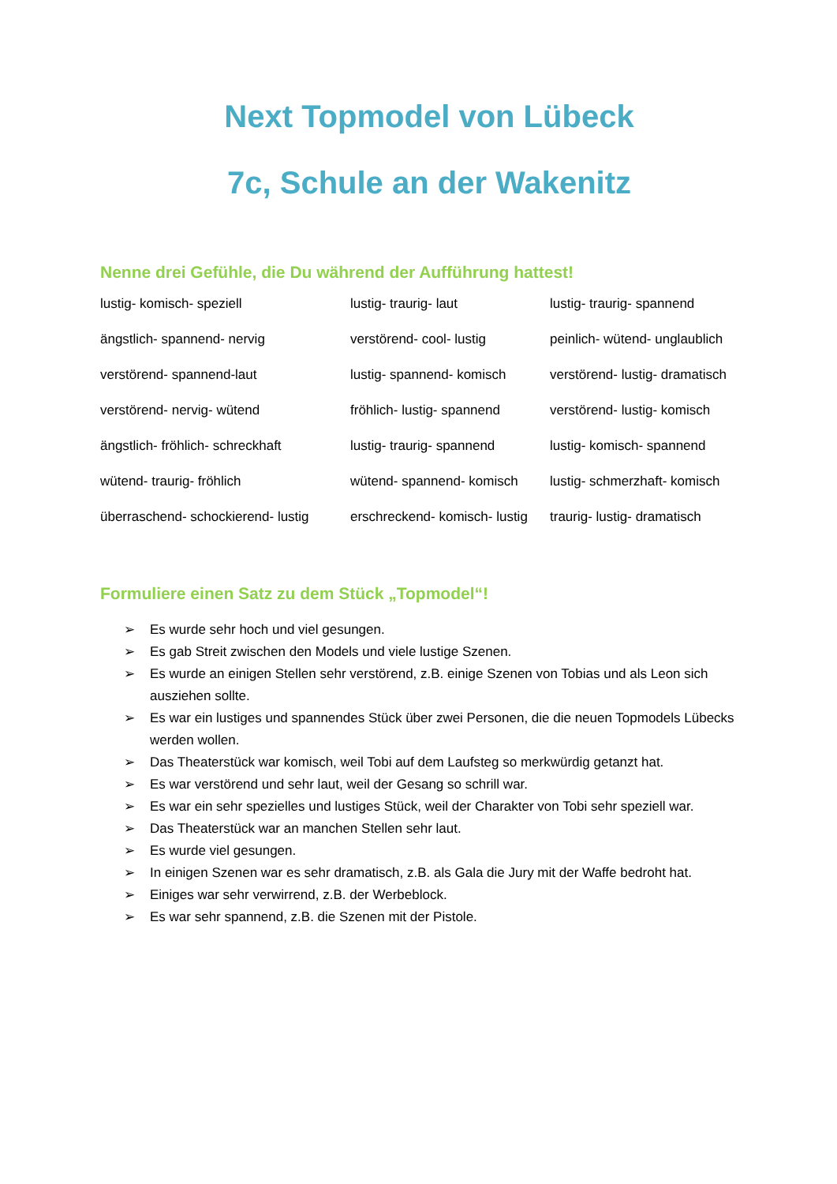Next Topmodel von Lübeck
7c, Schule an der Wakenitz
Nenne drei Gefühle, die Du während der Aufführung hattest!
| lustig- komisch- speziell | lustig- traurig- laut | lustig- traurig- spannend |
| ängstlich- spannend- nervig | verstörend- cool- lustig | peinlich- wütend- unglaublich |
| verstörend- spannend-laut | lustig- spannend- komisch | verstörend- lustig- dramatisch |
| verstörend- nervig- wütend | fröhlich- lustig- spannend | verstörend- lustig- komisch |
| ängstlich- fröhlich- schreckhaft | lustig- traurig- spannend | lustig- komisch- spannend |
| wütend- traurig- fröhlich | wütend- spannend- komisch | lustig- schmerzhaft- komisch |
| überraschend- schockierend- lustig | erschreckend- komisch- lustig | traurig- lustig- dramatisch |
Formuliere einen Satz zu dem Stück „Topmodel“!
➢ Es wurde sehr hoch und viel gesungen.
➢ Es gab Streit zwischen den Models und viele lustige Szenen.
➢ Es wurde an einigen Stellen sehr verstörend, z.B. einige Szenen von Tobias und als Leon sich ausziehen sollte.
➢ Es war ein lustiges und spannendes Stück über zwei Personen, die die neuen Topmodels Lübecks werden wollen.
➢ Das Theaterstück war komisch, weil Tobi auf dem Laufsteg so merkwürdig getanzt hat.
➢ Es war verstörend und sehr laut, weil der Gesang so schrill war.
➢ Es war ein sehr spezielles und lustiges Stück, weil der Charakter von Tobi sehr speziell war.
➢ Das Theaterstück war an manchen Stellen sehr laut.
➢ Es wurde viel gesungen.
➢ In einigen Szenen war es sehr dramatisch, z.B. als Gala die Jury mit der Waffe bedroht hat.
➢ Einiges war sehr verwirrend, z.B. der Werbeblock.
➢ Es war sehr spannend, z.B. die Szenen mit der Pistole.